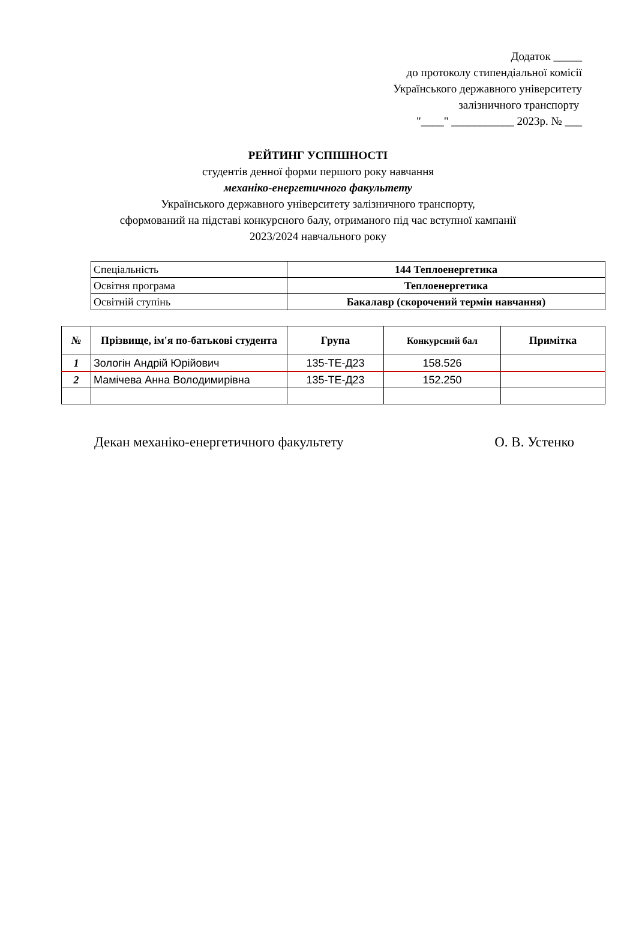Додаток _____
до протоколу стипендіальної комісії
Українського державного університету
залізничного транспорту
"____" ___________ 2023р. № ___
РЕЙТИНГ УСПІШНОСТІ
студентів денної форми першого року навчання
механіко-енергетичного факультету
Українського державного університету залізничного транспорту,
сформований на підставі конкурсного балу, отриманого під час вступної кампанії
2023/2024 навчального року
| Спеціальність | 144 Теплоенергетика |
| Освітня програма | Теплоенергетика |
| Освітній ступінь | Бакалавр (скорочений термін навчання) |
| № | Прізвище, ім'я по-батькові студента | Група | Конкурсний бал | Примітка |
| --- | --- | --- | --- | --- |
| 1 | Зологін Андрій Юрійович | 135-ТЕ-Д23 | 158.526 | |
| 2 | Мамічева Анна Володимирівна | 135-ТЕ-Д23 | 152.250 | |
Декан механіко-енергетичного факультету О. В. Устенко